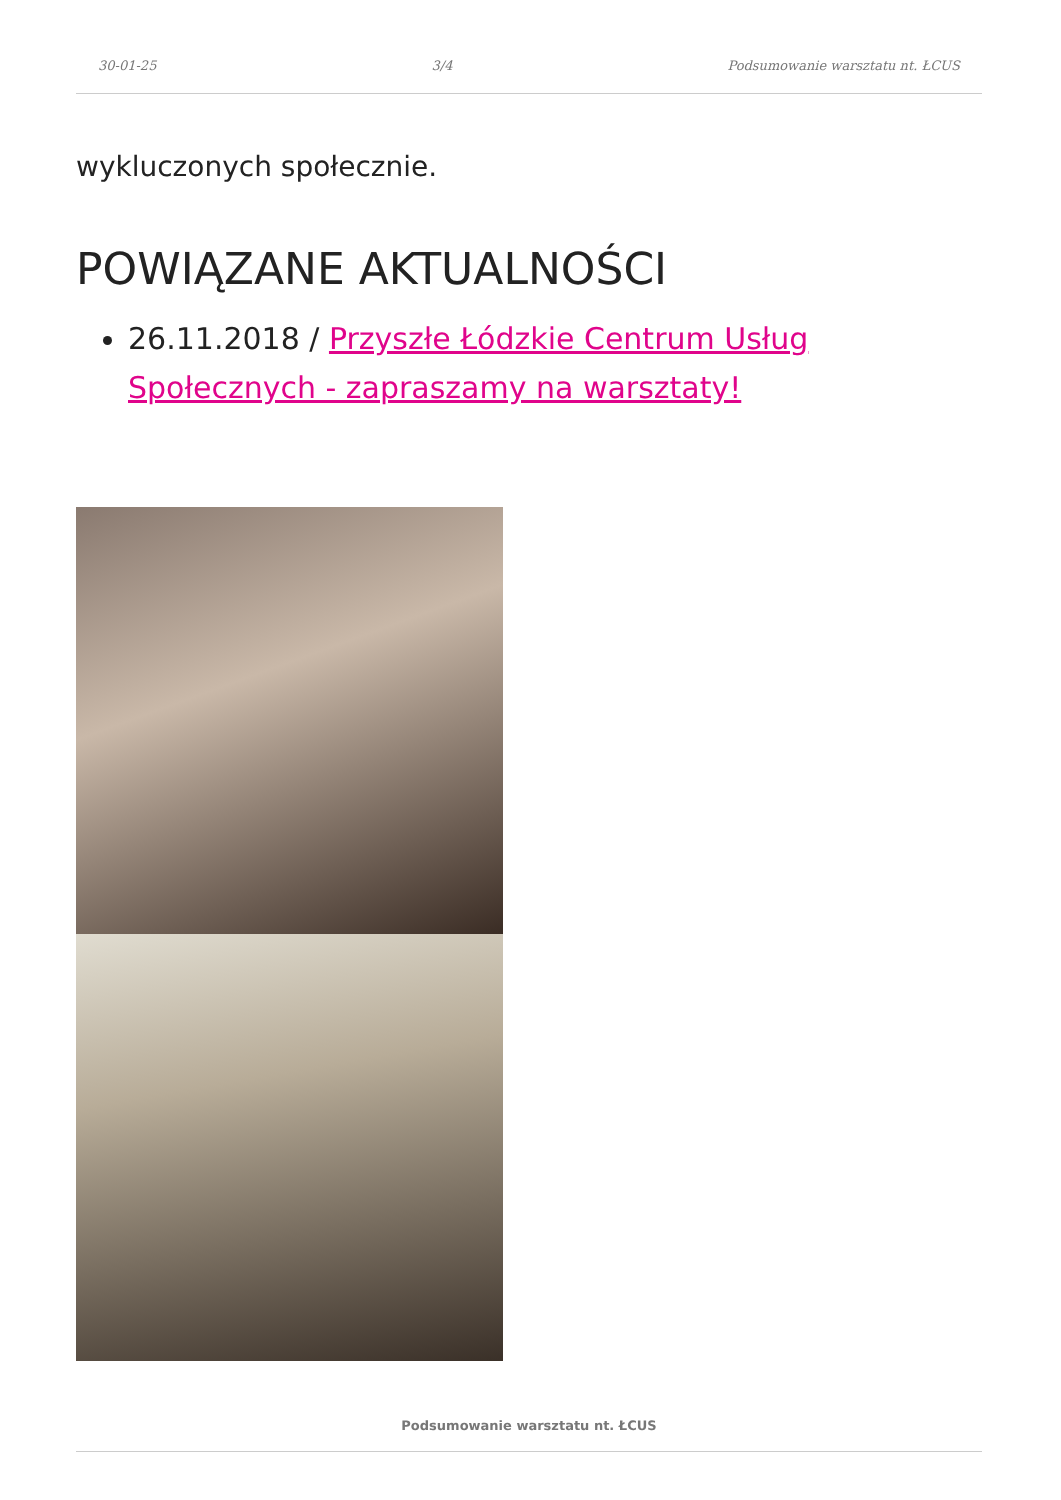30-01-25 3/4 Podsumowanie warsztatu nt. ŁCUS
wykluczonych społecznie.
POWIĄZANE AKTUALNOŚCI
26.11.2018 / Przyszłe Łódzkie Centrum Usług Społecznych - zapraszamy na warsztaty!
Podsumowanie warsztatu nt. ŁCUS